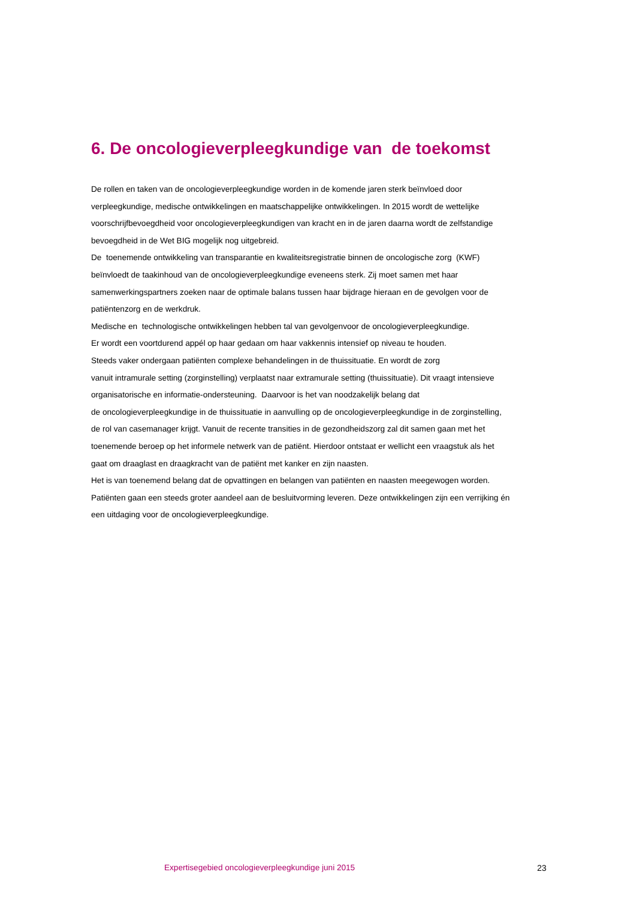6. De oncologieverpleegkundige van de toekomst
De rollen en taken van de oncologieverpleegkundige worden in de komende jaren sterk beïnvloed door verpleegkundige, medische ontwikkelingen en maatschappelijke ontwikkelingen. In 2015 wordt de wettelijke voorschrijfbevoegdheid voor oncologieverpleegkundigen van kracht en in de jaren daarna wordt de zelfstandige bevoegdheid in de Wet BIG mogelijk nog uitgebreid.
De toenemende ontwikkeling van transparantie en kwaliteitsregistratie binnen de oncologische zorg (KWF) beïnvloedt de taakinhoud van de oncologieverpleegkundige eveneens sterk. Zij moet samen met haar samenwerkingspartners zoeken naar de optimale balans tussen haar bijdrage hieraan en de gevolgen voor de patiëntenzorg en de werkdruk.
Medische en technologische ontwikkelingen hebben tal van gevolgenvoor de oncologieverpleegkundige.
Er wordt een voortdurend appél op haar gedaan om haar vakkennis intensief op niveau te houden.
Steeds vaker ondergaan patiënten complexe behandelingen in de thuissituatie. En wordt de zorg
vanuit intramurale setting (zorginstelling) verplaatst naar extramurale setting (thuissituatie). Dit vraagt intensieve organisatorische en informatie-ondersteuning. Daarvoor is het van noodzakelijk belang dat
de oncologieverpleegkundige in de thuissituatie in aanvulling op de oncologieverpleegkundige in de zorginstelling, de rol van casemanager krijgt. Vanuit de recente transities in de gezondheidszorg zal dit samen gaan met het toenemende beroep op het informele netwerk van de patiënt. Hierdoor ontstaat er wellicht een vraagstuk als het gaat om draaglast en draagkracht van de patiënt met kanker en zijn naasten.
Het is van toenemend belang dat de opvattingen en belangen van patiënten en naasten meegewogen worden. Patiënten gaan een steeds groter aandeel aan de besluitvorming leveren. Deze ontwikkelingen zijn een verrijking én een uitdaging voor de oncologieverpleegkundige.
Expertisegebied oncologieverpleegkundige juni 2015 23